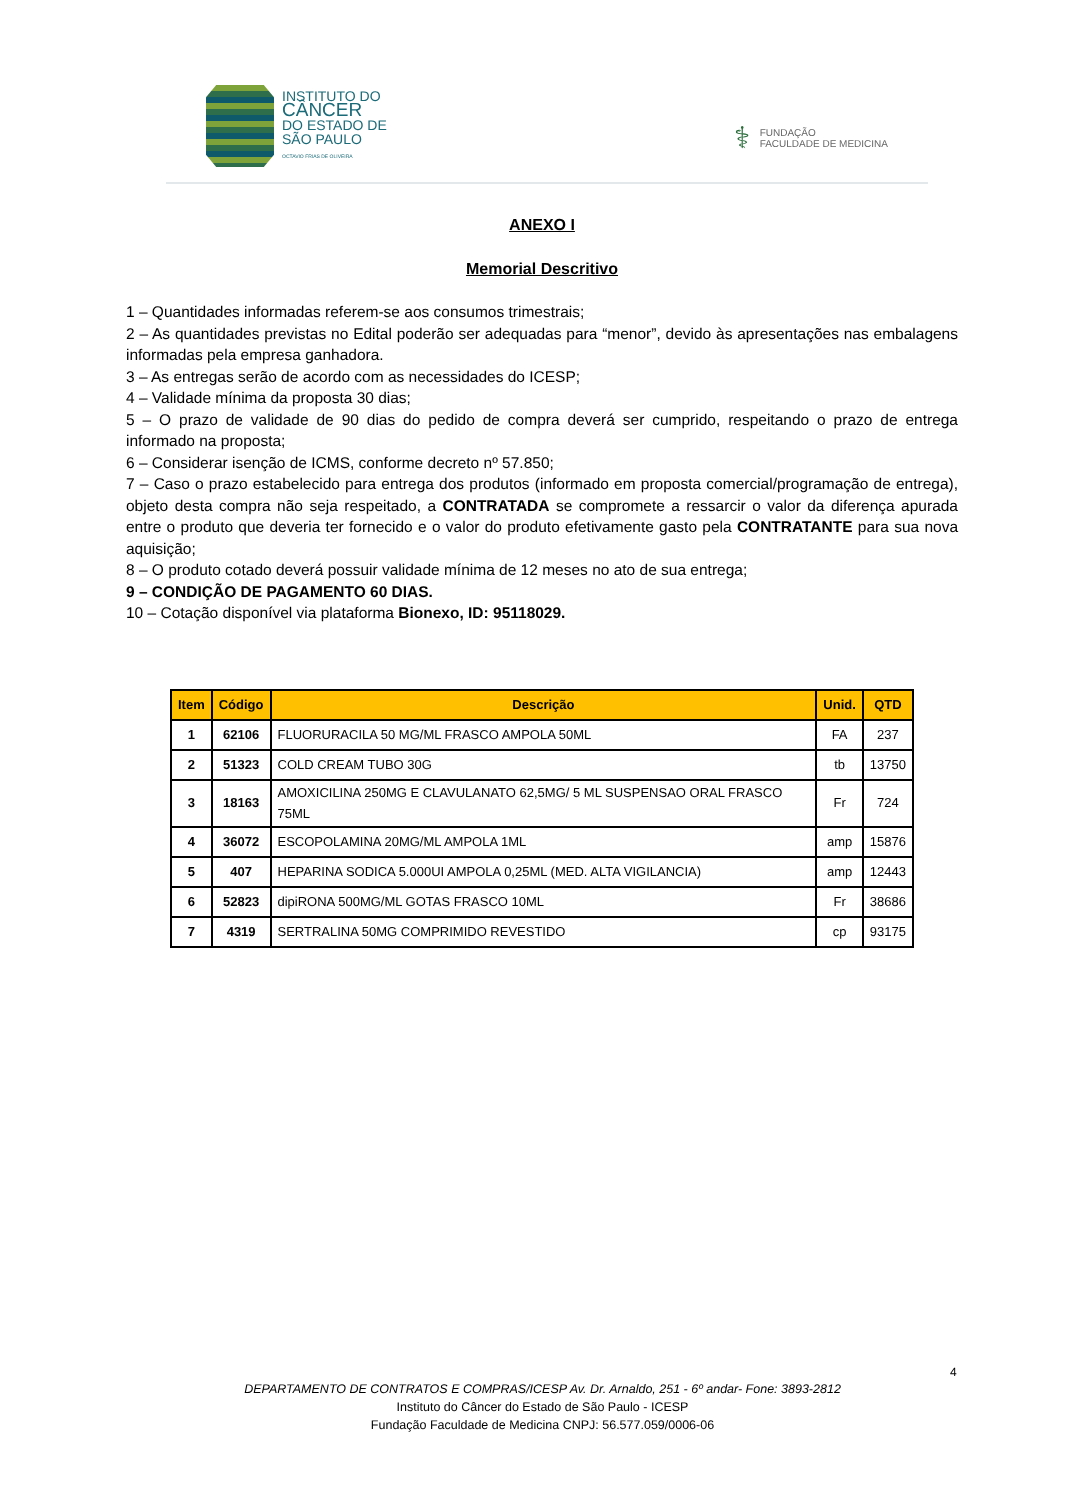INSTITUTO DO
CÂNCER
DO ESTADO DE
SÃO PAULO
OCTAVIO FRIAS DE OLIVEIRA
⚕ FUNDAÇÃO
FACULDADE DE MEDICINA
ANEXO I
Memorial Descritivo
1 – Quantidades informadas referem-se aos consumos trimestrais;
2 – As quantidades previstas no Edital poderão ser adequadas para “menor”, devido às apresentações nas embalagens informadas pela empresa ganhadora.
3 – As entregas serão de acordo com as necessidades do ICESP;
4 – Validade mínima da proposta 30 dias;
5 – O prazo de validade de 90 dias do pedido de compra deverá ser cumprido, respeitando o prazo de entrega informado na proposta;
6 – Considerar isenção de ICMS, conforme decreto nº 57.850;
7 – Caso o prazo estabelecido para entrega dos produtos (informado em proposta comercial/programação de entrega), objeto desta compra não seja respeitado, a CONTRATADA se compromete a ressarcir o valor da diferença apurada entre o produto que deveria ter fornecido e o valor do produto efetivamente gasto pela CONTRATANTE para sua nova aquisição;
8 – O produto cotado deverá possuir validade mínima de 12 meses no ato de sua entrega;
9 – CONDIÇÃO DE PAGAMENTO 60 DIAS.
10 – Cotação disponível via plataforma Bionexo, ID: 95118029.
| Item | Código | Descrição | Unid. | QTD |
| --- | --- | --- | --- | --- |
| 1 | 62106 | FLUORURACILA 50 MG/ML FRASCO AMPOLA 50ML | FA | 237 |
| 2 | 51323 | COLD CREAM TUBO 30G | tb | 13750 |
| 3 | 18163 | AMOXICILINA 250MG E CLAVULANATO 62,5MG/ 5 ML SUSPENSAO ORAL FRASCO 75ML | Fr | 724 |
| 4 | 36072 | ESCOPOLAMINA 20MG/ML AMPOLA 1ML | amp | 15876 |
| 5 | 407 | HEPARINA SODICA 5.000UI AMPOLA 0,25ML (MED. ALTA VIGILANCIA) | amp | 12443 |
| 6 | 52823 | dipiRONA 500MG/ML GOTAS FRASCO 10ML | Fr | 38686 |
| 7 | 4319 | SERTRALINA 50MG COMPRIMIDO REVESTIDO | cp | 93175 |
4
DEPARTAMENTO DE CONTRATOS E COMPRAS/ICESP Av. Dr. Arnaldo, 251 - 6º andar- Fone: 3893-2812
Instituto do Câncer do Estado de São Paulo - ICESP
Fundação Faculdade de Medicina CNPJ: 56.577.059/0006-06